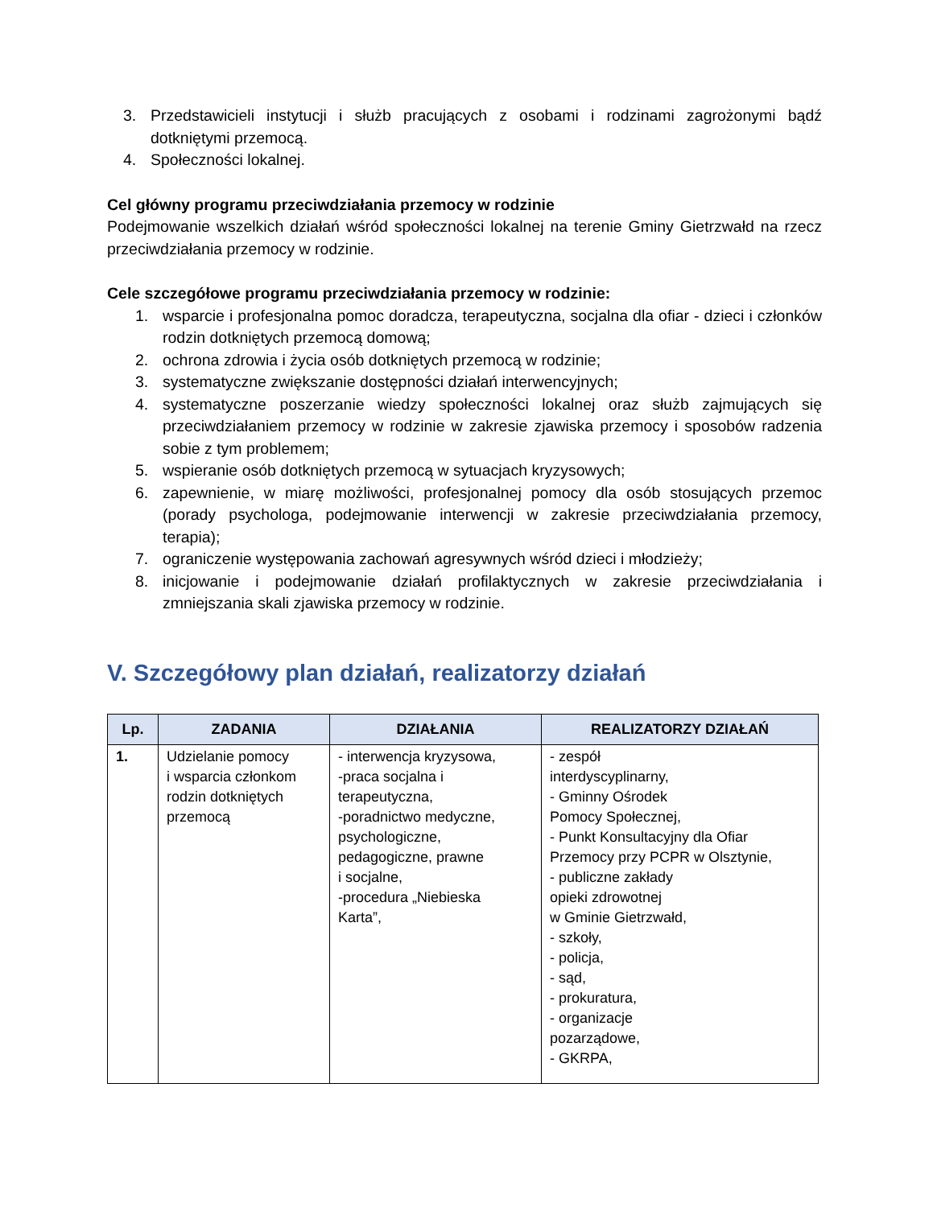3. Przedstawicieli instytucji i służb pracujących z osobami i rodzinami zagrożonymi bądź dotkniętymi przemocą.
4. Społeczności lokalnej.
Cel główny programu przeciwdziałania przemocy w rodzinie
Podejmowanie wszelkich działań wśród społeczności lokalnej na terenie Gminy Gietrzwałd na rzecz przeciwdziałania przemocy w rodzinie.
Cele szczegółowe programu przeciwdziałania przemocy w rodzinie:
1. wsparcie i profesjonalna pomoc doradcza, terapeutyczna, socjalna dla ofiar - dzieci i członków rodzin dotkniętych przemocą domową;
2. ochrona zdrowia i życia osób dotkniętych przemocą w rodzinie;
3. systematyczne zwiększanie dostępności działań interwencyjnych;
4. systematyczne poszerzanie wiedzy społeczności lokalnej oraz służb zajmujących się przeciwdziałaniem przemocy w rodzinie w zakresie zjawiska przemocy i sposobów radzenia sobie z tym problemem;
5. wspieranie osób dotkniętych przemocą w sytuacjach kryzysowych;
6. zapewnienie, w miarę możliwości, profesjonalnej pomocy dla osób stosujących przemoc (porady psychologa, podejmowanie interwencji w zakresie przeciwdziałania przemocy, terapia);
7. ograniczenie występowania zachowań agresywnych wśród dzieci i młodzieży;
8. inicjowanie i podejmowanie działań profilaktycznych w zakresie przeciwdziałania i zmniejszania skali zjawiska przemocy w rodzinie.
V. Szczegółowy plan działań, realizatorzy działań
| Lp. | ZADANIA | DZIAŁANIA | REALIZATORZY DZIAŁAŃ |
| --- | --- | --- | --- |
| 1. | Udzielanie pomocy i wsparcia członkom rodzin dotkniętych przemocą | - interwencja kryzysowa, -praca socjalna i terapeutyczna, -poradnictwo medyczne, psychologiczne, pedagogiczne, prawne i socjalne, -procedura „Niebieska Karta”, | - zespół interdyscyplinarny, - Gminny Ośrodek Pomocy Społecznej, - Punkt Konsultacyjny dla Ofiar Przemocy przy PCPR w Olsztynie, - publiczne zakłady opieki zdrowotnej w Gminie Gietrzwałd, - szkoły, - policja, - sąd, - prokuratura, - organizacje pozarządowe, - GKRPA, |